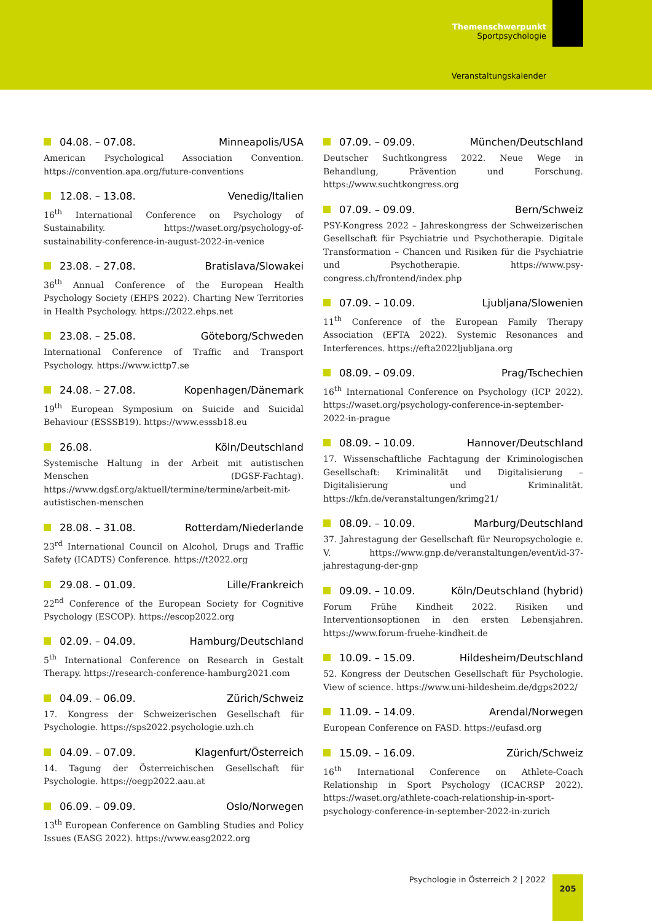Themenschwerpunkt
Sportpsychologie
Veranstaltungskalender
04.08. – 07.08. Minneapolis/USA
American Psychological Association Convention. https://convention.apa.org/future-conventions
12.08. – 13.08. Venedig/Italien
16<sup>th</sup> International Conference on Psychology of Sustainability. https://waset.org/psychology-of-sustainability-conference-in-august-2022-in-venice
23.08. – 27.08. Bratislava/Slowakei
36<sup>th</sup> Annual Conference of the European Health Psychology Society (EHPS 2022). Charting New Territories in Health Psychology. https://2022.ehps.net
23.08. – 25.08. Göteborg/Schweden
International Conference of Traffic and Transport Psychology. https://www.icttp7.se
24.08. – 27.08. Kopenhagen/Dänemark
19<sup>th</sup> European Symposium on Suicide and Suicidal Behaviour (ESSSB19). https://www.esssb18.eu
26.08. Köln/Deutschland
Systemische Haltung in der Arbeit mit autistischen Menschen (DGSF-Fachtag). https://www.dgsf.org/aktuell/termine/termine/arbeit-mit-autistischen-menschen
28.08. – 31.08. Rotterdam/Niederlande
23<sup>rd</sup> International Council on Alcohol, Drugs and Traffic Safety (ICADTS) Conference. https://t2022.org
29.08. – 01.09. Lille/Frankreich
22<sup>nd</sup> Conference of the European Society for Cognitive Psychology (ESCOP). https://escop2022.org
02.09. – 04.09. Hamburg/Deutschland
5<sup>th</sup> International Conference on Research in Gestalt Therapy. https://research-conference-hamburg2021.com
04.09. – 06.09. Zürich/Schweiz
17. Kongress der Schweizerischen Gesellschaft für Psychologie. https://sps2022.psychologie.uzh.ch
04.09. – 07.09. Klagenfurt/Österreich
14. Tagung der Österreichischen Gesellschaft für Psychologie. https://oegp2022.aau.at
06.09. – 09.09. Oslo/Norwegen
13<sup>th</sup> European Conference on Gambling Studies and Policy Issues (EASG 2022). https://www.easg2022.org
07.09. – 09.09. München/Deutschland
Deutscher Suchtkongress 2022. Neue Wege in Behandlung, Prävention und Forschung. https://www.suchtkongress.org
07.09. – 09.09. Bern/Schweiz
PSY-Kongress 2022 – Jahreskongress der Schweizerischen Gesellschaft für Psychiatrie und Psychotherapie. Digitale Transformation – Chancen und Risiken für die Psychiatrie und Psychotherapie. https://www.psy-congress.ch/frontend/index.php
07.09. – 10.09. Ljubljana/Slowenien
11<sup>th</sup> Conference of the European Family Therapy Association (EFTA 2022). Systemic Resonances and Interferences. https://efta2022ljubljana.org
08.09. – 09.09. Prag/Tschechien
16<sup>th</sup> International Conference on Psychology (ICP 2022). https://waset.org/psychology-conference-in-september-2022-in-prague
08.09. – 10.09. Hannover/Deutschland
17. Wissenschaftliche Fachtagung der Kriminologischen Gesellschaft: Kriminalität und Digitalisierung – Digitalisierung und Kriminalität. https://kfn.de/veranstaltungen/krimg21/
08.09. – 10.09. Marburg/Deutschland
37. Jahrestagung der Gesellschaft für Neuropsychologie e. V. https://www.gnp.de/veranstaltungen/event/id-37-jahrestagung-der-gnp
09.09. – 10.09. Köln/Deutschland (hybrid)
Forum Frühe Kindheit 2022. Risiken und Interventionsoptionen in den ersten Lebensjahren. https://www.forum-fruehe-kindheit.de
10.09. – 15.09. Hildesheim/Deutschland
52. Kongress der Deutschen Gesellschaft für Psychologie. View of science. https://www.uni-hildesheim.de/dgps2022/
11.09. – 14.09. Arendal/Norwegen
European Conference on FASD. https://eufasd.org
15.09. – 16.09. Zürich/Schweiz
16<sup>th</sup> International Conference on Athlete-Coach Relationship in Sport Psychology (ICACRSP 2022). https://waset.org/athlete-coach-relationship-in-sport-psychology-conference-in-september-2022-in-zurich
Psychologie in Österreich 2 | 2022 205